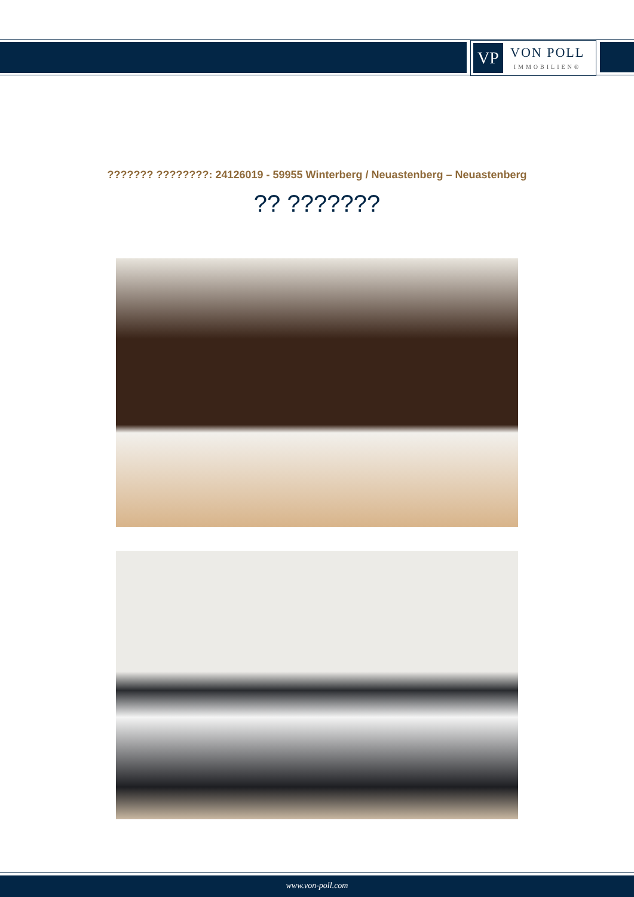VP
VON POLL
IMMOBILIEN®
??????? ????????: 24126019 - 59955 Winterberg / Neuastenberg – Neuastenberg
?? ???????
www.von-poll.com